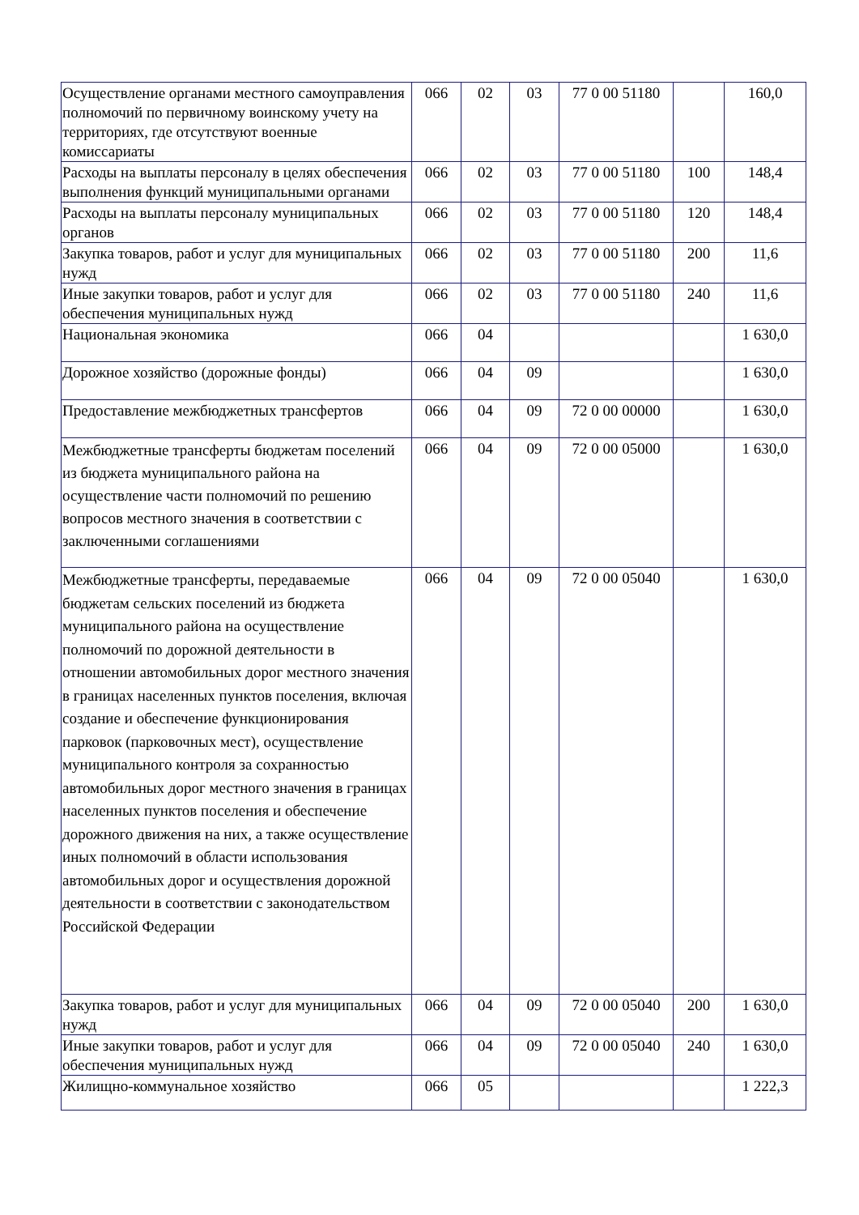| Осуществление органами местного самоуправления полномочий по первичному воинскому учету на территориях, где отсутствуют военные комиссариаты | 066 | 02 | 03 | 77 0 00 51180 | | 160,0 |
| Расходы на выплаты персоналу в целях обеспечения выполнения функций муниципальными органами | 066 | 02 | 03 | 77 0 00 51180 | 100 | 148,4 |
| Расходы на выплаты персоналу муниципальных органов | 066 | 02 | 03 | 77 0 00 51180 | 120 | 148,4 |
| Закупка товаров, работ и услуг для муниципальных нужд | 066 | 02 | 03 | 77 0 00 51180 | 200 | 11,6 |
| Иные закупки товаров, работ и услуг для обеспечения муниципальных нужд | 066 | 02 | 03 | 77 0 00 51180 | 240 | 11,6 |
| Национальная экономика | 066 | 04 | | | | 1 630,0 |
| Дорожное хозяйство (дорожные фонды) | 066 | 04 | 09 | | | 1 630,0 |
| Предоставление межбюджетных трансфертов | 066 | 04 | 09 | 72 0 00 00000 | | 1 630,0 |
| Межбюджетные трансферты бюджетам поселений из бюджета муниципального района на осуществление части полномочий по решению вопросов местного значения в соответствии с заключенными соглашениями | 066 | 04 | 09 | 72 0 00 05000 | | 1 630,0 |
| Межбюджетные трансферты, передаваемые бюджетам сельских поселений из бюджета муниципального района на осуществление полномочий по дорожной деятельности в отношении автомобильных дорог местного значения в границах населенных пунктов поселения, включая создание и обеспечение функционирования парковок (парковочных мест), осуществление муниципального контроля за сохранностью автомобильных дорог местного значения в границах населенных пунктов поселения и обеспечение дорожного движения на них, а также осуществление иных полномочий в области использования автомобильных дорог и осуществления дорожной деятельности в соответствии с законодательством Российской Федерации | 066 | 04 | 09 | 72 0 00 05040 | | 1 630,0 |
| Закупка товаров, работ и услуг для муниципальных нужд | 066 | 04 | 09 | 72 0 00 05040 | 200 | 1 630,0 |
| Иные закупки товаров, работ и услуг для обеспечения муниципальных нужд | 066 | 04 | 09 | 72 0 00 05040 | 240 | 1 630,0 |
| Жилищно-коммунальное хозяйство | 066 | 05 | | | | 1 222,3 |